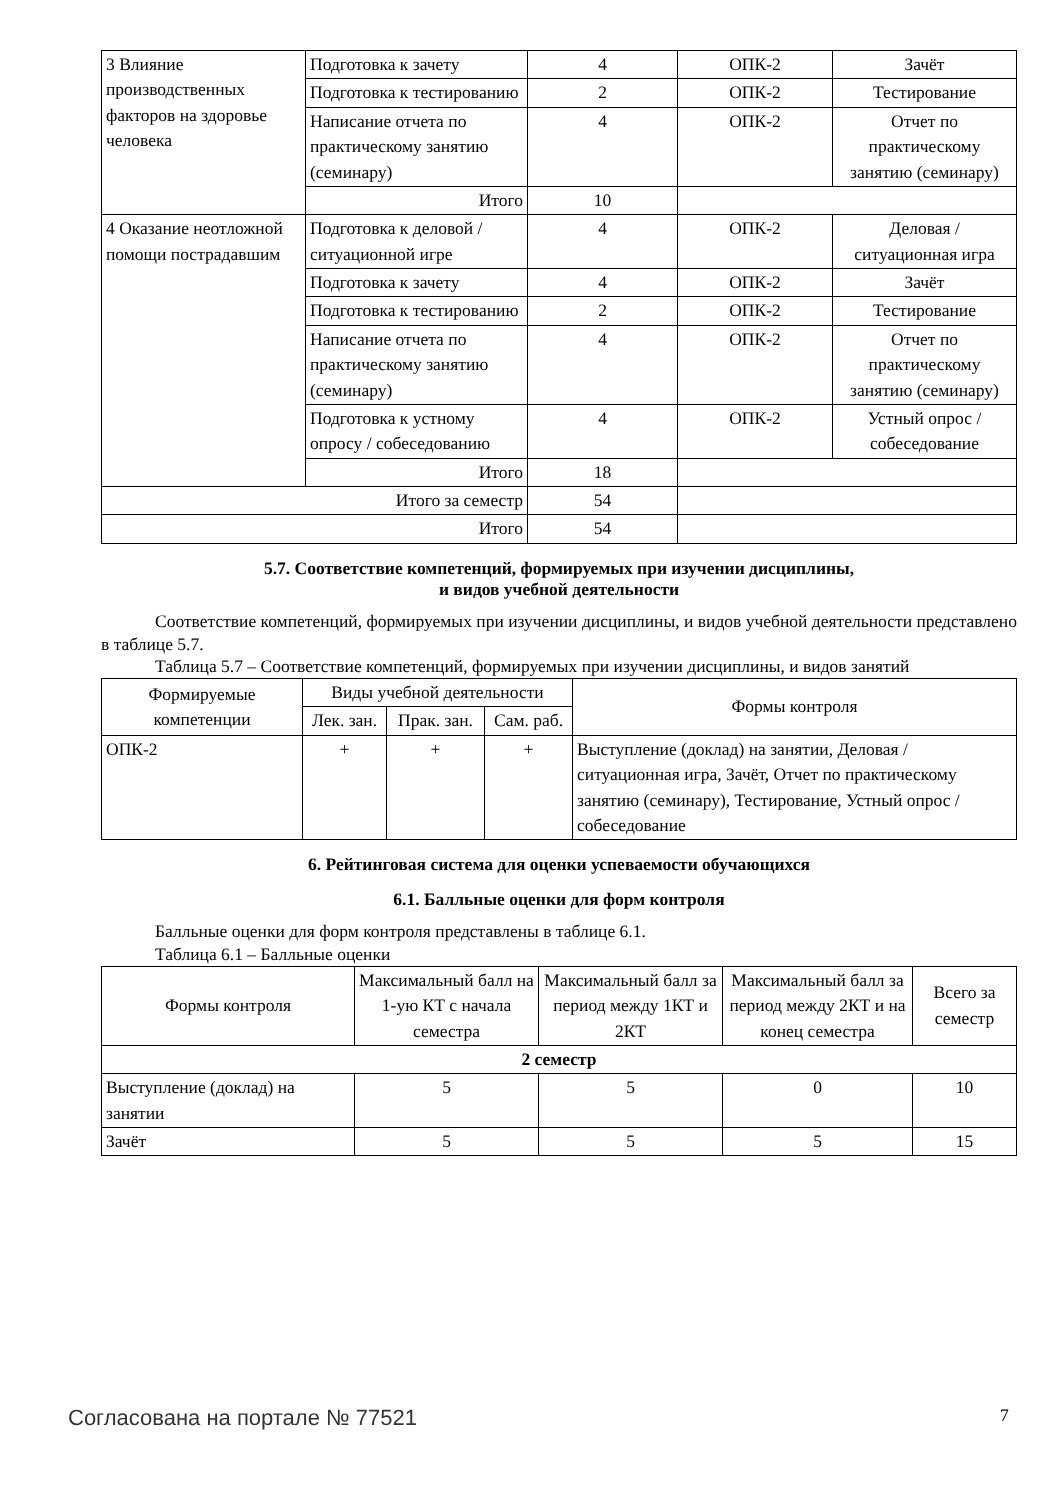| 3 Влияние производственных факторов на здоровье человека | Подготовка к зачету | 4 | ОПК-2 | Зачёт |
| | Подготовка к тестированию | 2 | ОПК-2 | Тестирование |
| | Написание отчета по практическому занятию (семинару) | 4 | ОПК-2 | Отчет по практическому занятию (семинару) |
| | Итого | 10 | | |
| 4 Оказание неотложной помощи пострадавшим | Подготовка к деловой / ситуационной игре | 4 | ОПК-2 | Деловая / ситуационная игра |
| | Подготовка к зачету | 4 | ОПК-2 | Зачёт |
| | Подготовка к тестированию | 2 | ОПК-2 | Тестирование |
| | Написание отчета по практическому занятию (семинару) | 4 | ОПК-2 | Отчет по практическому занятию (семинару) |
| | Подготовка к устному опросу / собеседованию | 4 | ОПК-2 | Устный опрос / собеседование |
| | Итого | 18 | | |
| Итого за семестр | | 54 | | |
| Итого | | 54 | | |
5.7. Соответствие компетенций, формируемых при изучении дисциплины,
и видов учебной деятельности
Соответствие компетенций, формируемых при изучении дисциплины, и видов учебной деятельности представлено в таблице 5.7.
Таблица 5.7 – Соответствие компетенций, формируемых при изучении дисциплины, и видов занятий
| Формируемые компетенции | Виды учебной деятельности | | | Формы контроля |
| --- | --- | --- | --- | --- |
| | Лек. зан. | Прак. зан. | Сам. раб. | |
| ОПК-2 | + | + | + | Выступление (доклад) на занятии, Деловая / ситуационная игра, Зачёт, Отчет по практическому занятию (семинару), Тестирование, Устный опрос / собеседование |
6. Рейтинговая система для оценки успеваемости обучающихся
6.1. Балльные оценки для форм контроля
Балльные оценки для форм контроля представлены в таблице 6.1.
Таблица 6.1 – Балльные оценки
| Формы контроля | Максимальный балл на 1-ую КТ с начала семестра | Максимальный балл за период между 1КТ и 2КТ | Максимальный балл за период между 2КТ и на конец семестра | Всего за семестр |
| --- | --- | --- | --- | --- |
| 2 семестр | | | | |
| Выступление (доклад) на занятии | 5 | 5 | 0 | 10 |
| Зачёт | 5 | 5 | 5 | 15 |
Согласована на портале № 77521 7